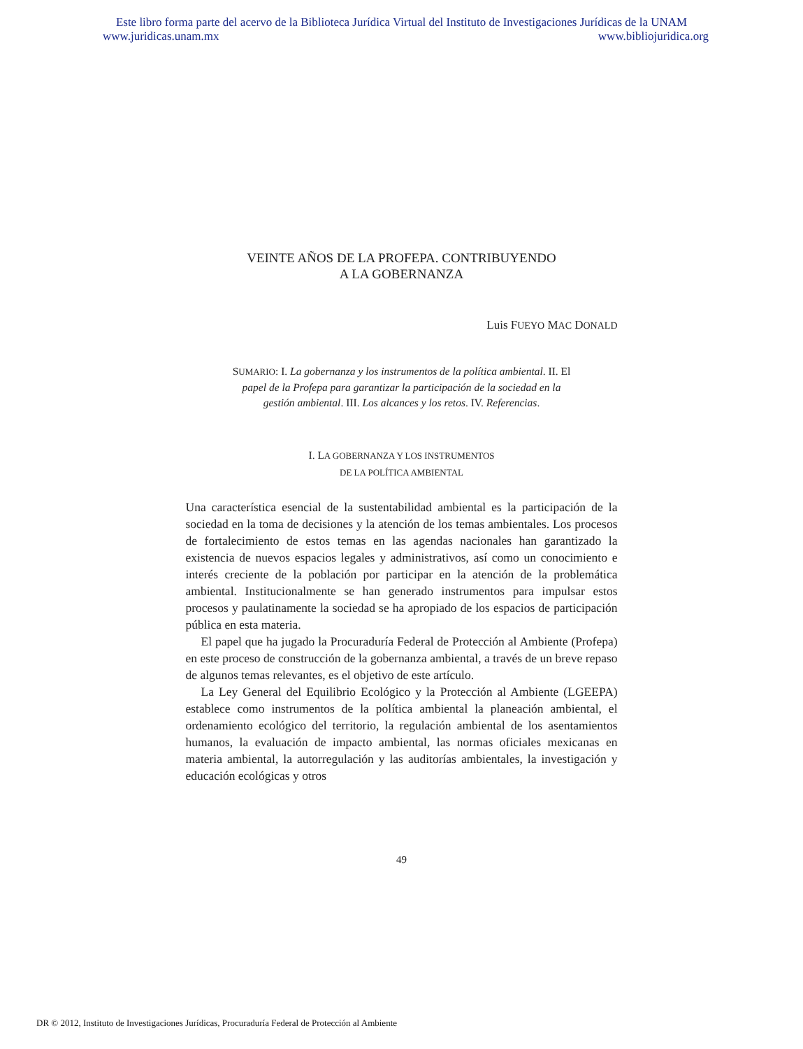Este libro forma parte del acervo de la Biblioteca Jurídica Virtual del Instituto de Investigaciones Jurídicas de la UNAM
www.juridicas.unam.mx www.bibliojuridica.org
VEINTE AÑOS DE LA PROFEPA. CONTRIBUYENDO
A LA GOBERNANZA
Luis FUEYO MAC DONALD
SUMARIO: I. La gobernanza y los instrumentos de la política ambiental. II. El papel de la Profepa para garantizar la participación de la sociedad en la gestión ambiental. III. Los alcances y los retos. IV. Referencias.
I. LA GOBERNANZA Y LOS INSTRUMENTOS
DE LA POLÍTICA AMBIENTAL
Una característica esencial de la sustentabilidad ambiental es la participación de la sociedad en la toma de decisiones y la atención de los temas ambientales. Los procesos de fortalecimiento de estos temas en las agendas nacionales han garantizado la existencia de nuevos espacios legales y administrativos, así como un conocimiento e interés creciente de la población por participar en la atención de la problemática ambiental. Institucionalmente se han generado instrumentos para impulsar estos procesos y paulatinamente la sociedad se ha apropiado de los espacios de participación pública en esta materia.
El papel que ha jugado la Procuraduría Federal de Protección al Ambiente (Profepa) en este proceso de construcción de la gobernanza ambiental, a través de un breve repaso de algunos temas relevantes, es el objetivo de este artículo.
La Ley General del Equilibrio Ecológico y la Protección al Ambiente (LGEEPA) establece como instrumentos de la política ambiental la planeación ambiental, el ordenamiento ecológico del territorio, la regulación ambiental de los asentamientos humanos, la evaluación de impacto ambiental, las normas oficiales mexicanas en materia ambiental, la autorregulación y las auditorías ambientales, la investigación y educación ecológicas y otros
49
DR © 2012, Instituto de Investigaciones Jurídicas, Procuraduría Federal de Protección al Ambiente